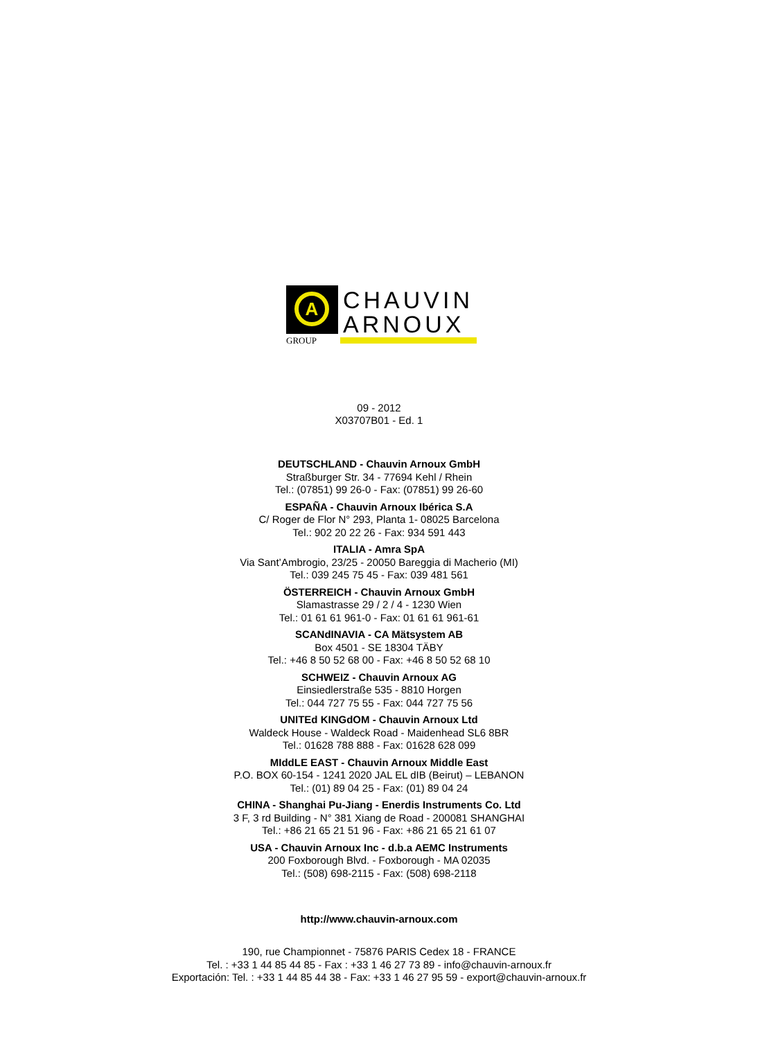A
GROUP
CHAUVIN
ARNOUX
09 - 2012
X03707B01 - Ed. 1
DEUTSCHLAND - Chauvin Arnoux GmbH
Straßburger Str. 34 - 77694 Kehl / Rhein
Tel.: (07851) 99 26-0 - Fax: (07851) 99 26-60
ESPAÑA - Chauvin Arnoux Ibérica S.A
C/ Roger de Flor N° 293, Planta 1- 08025 Barcelona
Tel.: 902 20 22 26 - Fax: 934 591 443
ITALIA - Amra SpA
Via Sant’Ambrogio, 23/25 - 20050 Bareggia di Macherio (MI)
Tel.: 039 245 75 45 - Fax: 039 481 561
ÖSTERREICH - Chauvin Arnoux GmbH
Slamastrasse 29 / 2 / 4 - 1230 Wien
Tel.: 01 61 61 961-0 - Fax: 01 61 61 961-61
SCANdINAVIA - CA Mätsystem AB
Box 4501 - SE 18304 TÄBY
Tel.: +46 8 50 52 68 00 - Fax: +46 8 50 52 68 10
SCHWEIZ - Chauvin Arnoux AG
Einsiedlerstraße 535 - 8810 Horgen
Tel.: 044 727 75 55 - Fax: 044 727 75 56
UNITEd KINGdOM - Chauvin Arnoux Ltd
Waldeck House - Waldeck Road - Maidenhead SL6 8BR
Tel.: 01628 788 888 - Fax: 01628 628 099
MIddLE EAST - Chauvin Arnoux Middle East
P.O. BOX 60-154 - 1241 2020 JAL EL dIB (Beirut) – LEBANON
Tel.: (01) 89 04 25 - Fax: (01) 89 04 24
CHINA - Shanghai Pu-Jiang - Enerdis Instruments Co. Ltd
3 F, 3 rd Building - N° 381 Xiang de Road - 200081 SHANGHAI
Tel.: +86 21 65 21 51 96 - Fax: +86 21 65 21 61 07
USA - Chauvin Arnoux Inc - d.b.a AEMC Instruments
200 Foxborough Blvd. - Foxborough - MA 02035
Tel.: (508) 698-2115 - Fax: (508) 698-2118
http://www.chauvin-arnoux.com
190, rue Championnet - 75876 PARIS Cedex 18 - FRANCE
Tel. : +33 1 44 85 44 85 - Fax : +33 1 46 27 73 89 - info@chauvin-arnoux.fr
Exportación: Tel. : +33 1 44 85 44 38 - Fax: +33 1 46 27 95 59 - export@chauvin-arnoux.fr